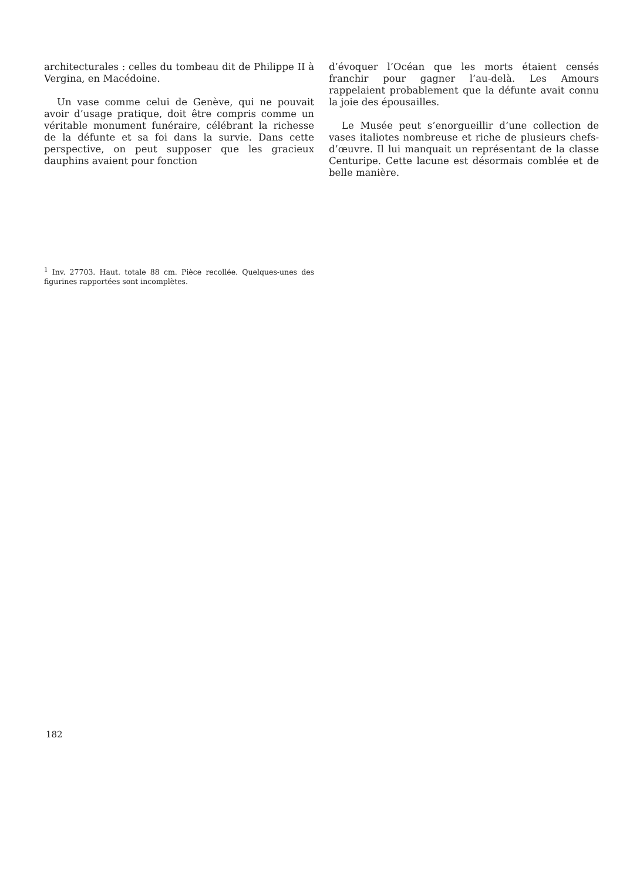architecturales : celles du tombeau dit de Philippe II à Vergina, en Macédoine.
Un vase comme celui de Genève, qui ne pouvait avoir d’usage pratique, doit être compris comme un véritable monument funéraire, célébrant la richesse de la défunte et sa foi dans la survie. Dans cette perspective, on peut supposer que les gracieux dauphins avaient pour fonction
d’évoquer l’Océan que les morts étaient censés franchir pour gagner l’au-delà. Les Amours rappelaient probablement que la défunte avait connu la joie des épousailles.
Le Musée peut s’enorgueillir d’une collection de vases italiotes nombreuse et riche de plusieurs chefs-d’œuvre. Il lui manquait un représentant de la classe Centuripe. Cette lacune est désormais comblée et de belle manière.
<sup>1</sup> Inv. 27703. Haut. totale 88 cm. Pièce recollée. Quelques-unes des figurines rapportées sont incomplètes.
182